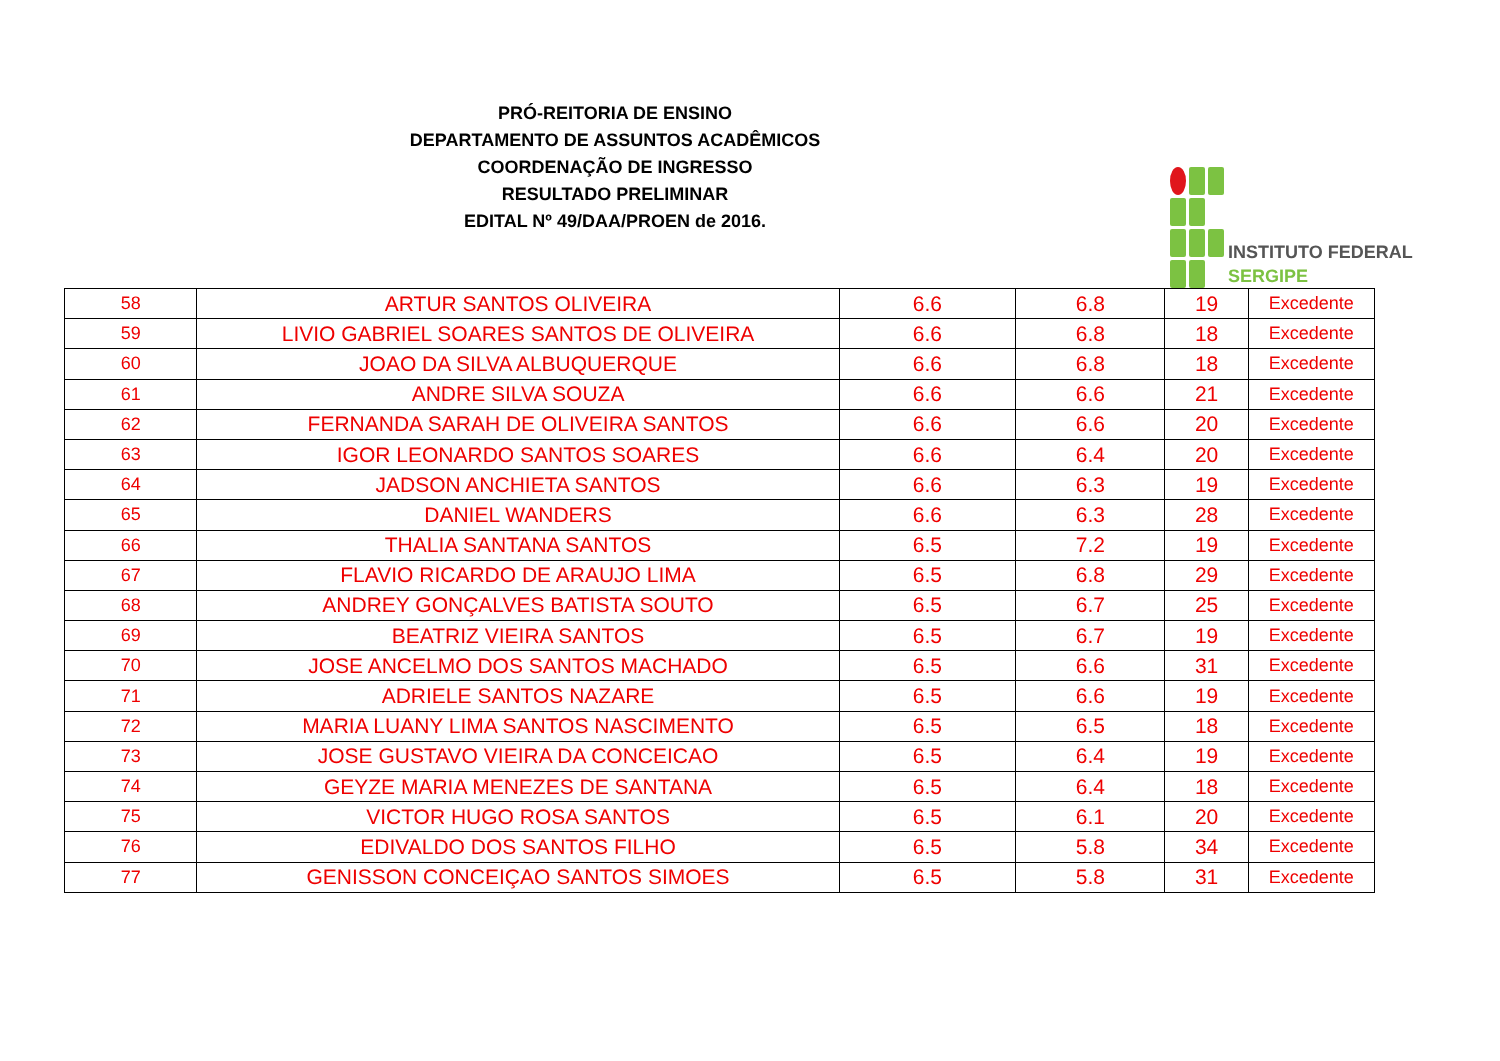PRÓ-REITORIA DE ENSINO
DEPARTAMENTO DE ASSUNTOS ACADÊMICOS
COORDENAÇÃO DE INGRESSO
RESULTADO PRELIMINAR
EDITAL Nº 49/DAA/PROEN de 2016.
INSTITUTO FEDERAL
SERGIPE
| 58 | ARTUR SANTOS OLIVEIRA | 6.6 | 6.8 | 19 | Excedente |
| 59 | LIVIO GABRIEL SOARES SANTOS DE OLIVEIRA | 6.6 | 6.8 | 18 | Excedente |
| 60 | JOAO DA SILVA ALBUQUERQUE | 6.6 | 6.8 | 18 | Excedente |
| 61 | ANDRE SILVA SOUZA | 6.6 | 6.6 | 21 | Excedente |
| 62 | FERNANDA SARAH DE OLIVEIRA SANTOS | 6.6 | 6.6 | 20 | Excedente |
| 63 | IGOR LEONARDO SANTOS SOARES | 6.6 | 6.4 | 20 | Excedente |
| 64 | JADSON ANCHIETA SANTOS | 6.6 | 6.3 | 19 | Excedente |
| 65 | DANIEL WANDERS | 6.6 | 6.3 | 28 | Excedente |
| 66 | THALIA SANTANA SANTOS | 6.5 | 7.2 | 19 | Excedente |
| 67 | FLAVIO RICARDO DE ARAUJO LIMA | 6.5 | 6.8 | 29 | Excedente |
| 68 | ANDREY GONÇALVES BATISTA SOUTO | 6.5 | 6.7 | 25 | Excedente |
| 69 | BEATRIZ VIEIRA SANTOS | 6.5 | 6.7 | 19 | Excedente |
| 70 | JOSE ANCELMO DOS SANTOS MACHADO | 6.5 | 6.6 | 31 | Excedente |
| 71 | ADRIELE SANTOS NAZARE | 6.5 | 6.6 | 19 | Excedente |
| 72 | MARIA LUANY LIMA SANTOS NASCIMENTO | 6.5 | 6.5 | 18 | Excedente |
| 73 | JOSE GUSTAVO VIEIRA DA CONCEICAO | 6.5 | 6.4 | 19 | Excedente |
| 74 | GEYZE MARIA MENEZES DE SANTANA | 6.5 | 6.4 | 18 | Excedente |
| 75 | VICTOR HUGO ROSA SANTOS | 6.5 | 6.1 | 20 | Excedente |
| 76 | EDIVALDO DOS SANTOS FILHO | 6.5 | 5.8 | 34 | Excedente |
| 77 | GENISSON CONCEIÇAO SANTOS SIMOES | 6.5 | 5.8 | 31 | Excedente |